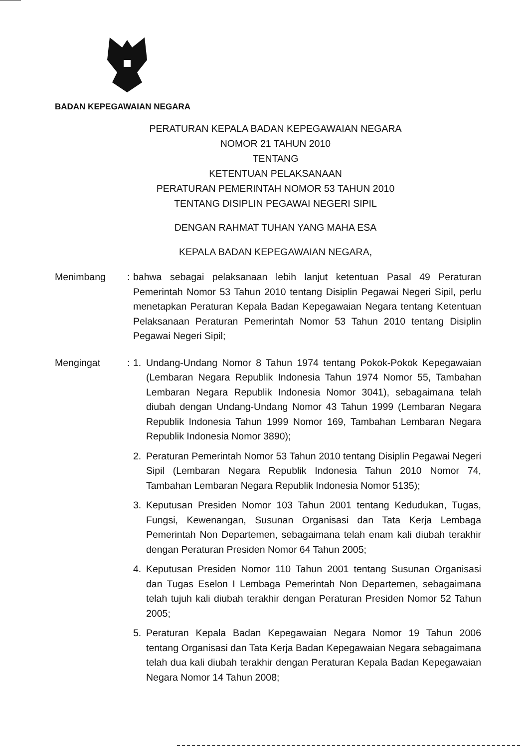BADAN KEPEGAWAIAN NEGARA
PERATURAN KEPALA BADAN KEPEGAWAIAN NEGARA
NOMOR 21 TAHUN 2010
TENTANG
KETENTUAN PELAKSANAAN
PERATURAN PEMERINTAH NOMOR 53 TAHUN 2010
TENTANG DISIPLIN PEGAWAI NEGERI SIPIL
DENGAN RAHMAT TUHAN YANG MAHA ESA
KEPALA BADAN KEPEGAWAIAN NEGARA,
Menimbang : bahwa sebagai pelaksanaan lebih lanjut ketentuan Pasal 49 Peraturan Pemerintah Nomor 53 Tahun 2010 tentang Disiplin Pegawai Negeri Sipil, perlu menetapkan Peraturan Kepala Badan Kepegawaian Negara tentang Ketentuan Pelaksanaan Peraturan Pemerintah Nomor 53 Tahun 2010 tentang Disiplin Pegawai Negeri Sipil;
Mengingat : 1. Undang-Undang Nomor 8 Tahun 1974 tentang Pokok-Pokok Kepegawaian (Lembaran Negara Republik Indonesia Tahun 1974 Nomor 55, Tambahan Lembaran Negara Republik Indonesia Nomor 3041), sebagaimana telah diubah dengan Undang-Undang Nomor 43 Tahun 1999 (Lembaran Negara Republik Indonesia Tahun 1999 Nomor 169, Tambahan Lembaran Negara Republik Indonesia Nomor 3890);
2. Peraturan Pemerintah Nomor 53 Tahun 2010 tentang Disiplin Pegawai Negeri Sipil (Lembaran Negara Republik Indonesia Tahun 2010 Nomor 74, Tambahan Lembaran Negara Republik Indonesia Nomor 5135);
3. Keputusan Presiden Nomor 103 Tahun 2001 tentang Kedudukan, Tugas, Fungsi, Kewenangan, Susunan Organisasi dan Tata Kerja Lembaga Pemerintah Non Departemen, sebagaimana telah enam kali diubah terakhir dengan Peraturan Presiden Nomor 64 Tahun 2005;
4. Keputusan Presiden Nomor 110 Tahun 2001 tentang Susunan Organisasi dan Tugas Eselon I Lembaga Pemerintah Non Departemen, sebagaimana telah tujuh kali diubah terakhir dengan Peraturan Presiden Nomor 52 Tahun 2005;
5. Peraturan Kepala Badan Kepegawaian Negara Nomor 19 Tahun 2006 tentang Organisasi dan Tata Kerja Badan Kepegawaian Negara sebagaimana telah dua kali diubah terakhir dengan Peraturan Kepala Badan Kepegawaian Negara Nomor 14 Tahun 2008;